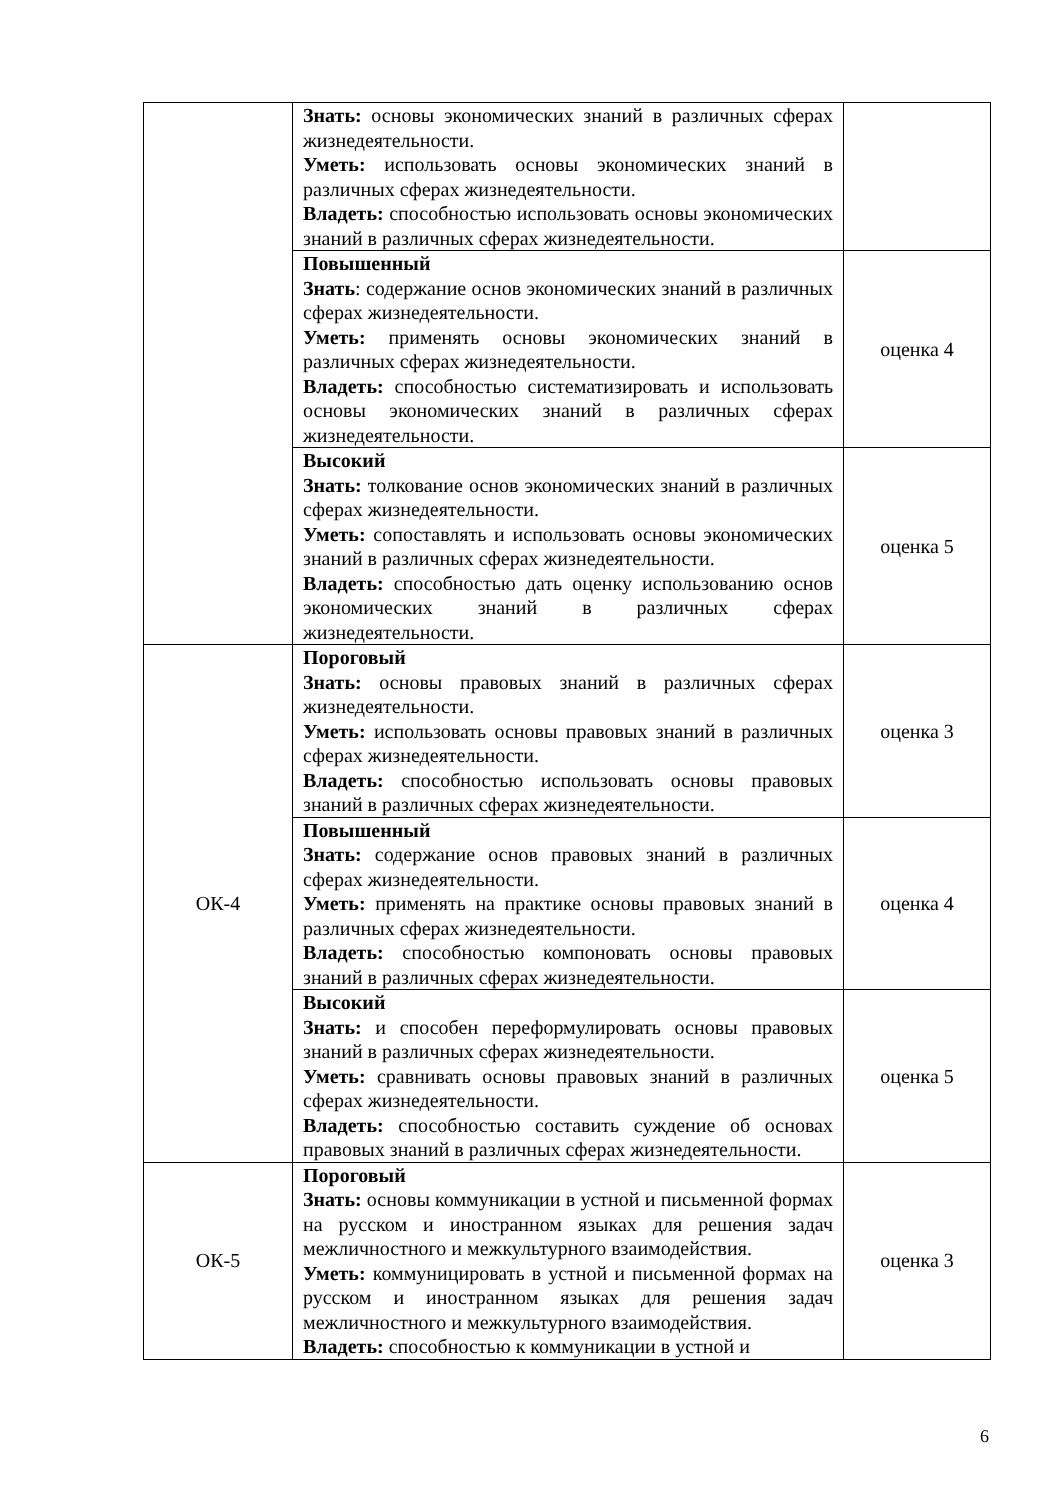| | Знать: основы экономических знаний в различных сферах жизнедеятельности. Уметь: использовать основы экономических знаний в различных сферах жизнедеятельности. Владеть: способностью использовать основы экономических знаний в различных сферах жизнедеятельности. | |
| | Повышенный Знать : содержание основ экономических знаний в различных сферах жизнедеятельности. Уметь: применять основы экономических знаний в различных сферах жизнедеятельности. Владеть: способностью систематизировать и использовать основы экономических знаний в различных сферах жизнедеятельности. | оценка 4 |
| | Высокий Знать: толкование основ экономических знаний в различных сферах жизнедеятельности. Уметь: сопоставлять и использовать основы экономических знаний в различных сферах жизнедеятельности. Владеть: способностью дать оценку использованию основ экономических знаний в различных сферах жизнедеятельности. | оценка 5 |
| ОК-4 | Пороговый Знать: основы правовых знаний в различных сферах жизнедеятельности. Уметь: использовать основы правовых знаний в различных сферах жизнедеятельности. Владеть: способностью использовать основы правовых знаний в различных сферах жизнедеятельности. | оценка 3 |
| | Повышенный Знать: содержание основ правовых знаний в различных сферах жизнедеятельности. Уметь: применять на практике основы правовых знаний в различных сферах жизнедеятельности. Владеть: способностью компоновать основы правовых знаний в различных сферах жизнедеятельности. | оценка 4 |
| | Высокий Знать: и способен переформулировать основы правовых знаний в различных сферах жизнедеятельности. Уметь: сравнивать основы правовых знаний в различных сферах жизнедеятельности. Владеть: способностью составить суждение об основах правовых знаний в различных сферах жизнедеятельности. | оценка 5 |
| ОК-5 | Пороговый Знать: основы коммуникации в устной и письменной формах на русском и иностранном языках для решения задач межличностного и межкультурного взаимодействия. Уметь: коммуницировать в устной и письменной формах на русском и иностранном языках для решения задач межличностного и межкультурного взаимодействия. Владеть: способностью к коммуникации в устной и | оценка 3 |
6